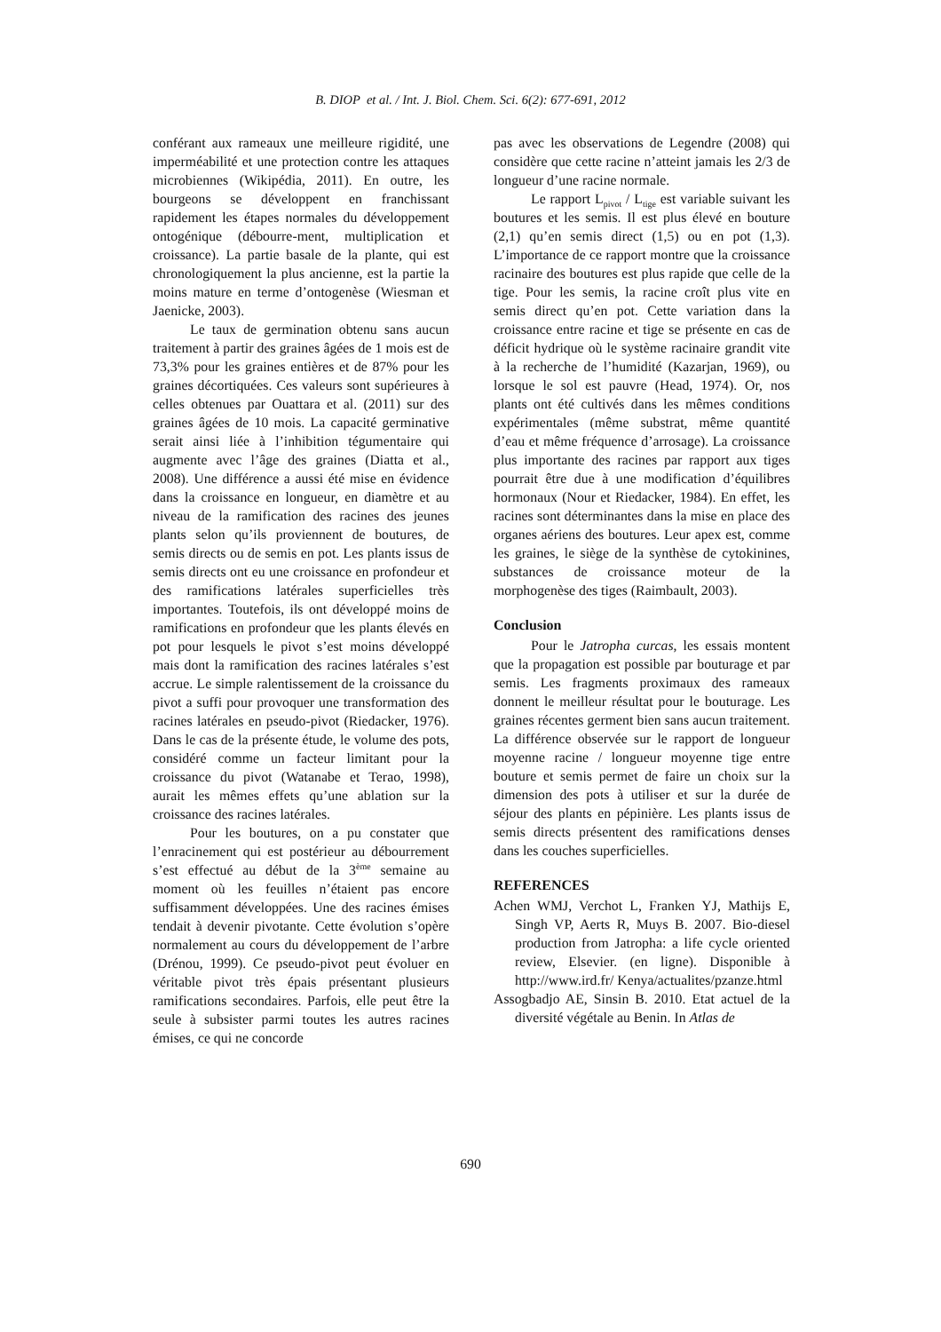B. DIOP et al. / Int. J. Biol. Chem. Sci. 6(2): 677-691, 2012
conférant aux rameaux une meilleure rigidité, une imperméabilité et une protection contre les attaques microbiennes (Wikipédia, 2011). En outre, les bourgeons se développent en franchissant rapidement les étapes normales du développement ontogénique (débourre-ment, multiplication et croissance). La partie basale de la plante, qui est chronologiquement la plus ancienne, est la partie la moins mature en terme d’ontogenèse (Wiesman et Jaenicke, 2003).
Le taux de germination obtenu sans aucun traitement à partir des graines âgées de 1 mois est de 73,3% pour les graines entières et de 87% pour les graines décortiquées. Ces valeurs sont supérieures à celles obtenues par Ouattara et al. (2011) sur des graines âgées de 10 mois. La capacité germinative serait ainsi liée à l’inhibition tégumentaire qui augmente avec l’âge des graines (Diatta et al., 2008). Une différence a aussi été mise en évidence dans la croissance en longueur, en diamètre et au niveau de la ramification des racines des jeunes plants selon qu’ils proviennent de boutures, de semis directs ou de semis en pot. Les plants issus de semis directs ont eu une croissance en profondeur et des ramifications latérales superficielles très importantes. Toutefois, ils ont développé moins de ramifications en profondeur que les plants élevés en pot pour lesquels le pivot s’est moins développé mais dont la ramification des racines latérales s’est accrue. Le simple ralentissement de la croissance du pivot a suffi pour provoquer une transformation des racines latérales en pseudo-pivot (Riedacker, 1976). Dans le cas de la présente étude, le volume des pots, considéré comme un facteur limitant pour la croissance du pivot (Watanabe et Terao, 1998), aurait les mêmes effets qu’une ablation sur la croissance des racines latérales.
Pour les boutures, on a pu constater que l’enracinement qui est postérieur au débourrement s’est effectué au début de la 3<sup>ème</sup> semaine au moment où les feuilles n’étaient pas encore suffisamment développées. Une des racines émises tendait à devenir pivotante. Cette évolution s’opère normalement au cours du développement de l’arbre (Drénou, 1999). Ce pseudo-pivot peut évoluer en véritable pivot très épais présentant plusieurs ramifications secondaires. Parfois, elle peut être la seule à subsister parmi toutes les autres racines émises, ce qui ne concorde
pas avec les observations de Legendre (2008) qui considère que cette racine n’atteint jamais les 2/3 de longueur d’une racine normale.
Le rapport L<sub>pivot</sub> / L<sub>tige</sub> est variable suivant les boutures et les semis. Il est plus élevé en bouture (2,1) qu’en semis direct (1,5) ou en pot (1,3). L’importance de ce rapport montre que la croissance racinaire des boutures est plus rapide que celle de la tige. Pour les semis, la racine croît plus vite en semis direct qu’en pot. Cette variation dans la croissance entre racine et tige se présente en cas de déficit hydrique où le système racinaire grandit vite à la recherche de l’humidité (Kazarjan, 1969), ou lorsque le sol est pauvre (Head, 1974). Or, nos plants ont été cultivés dans les mêmes conditions expérimentales (même substrat, même quantité d’eau et même fréquence d’arrosage). La croissance plus importante des racines par rapport aux tiges pourrait être due à une modification d’équilibres hormonaux (Nour et Riedacker, 1984). En effet, les racines sont déterminantes dans la mise en place des organes aériens des boutures. Leur apex est, comme les graines, le siège de la synthèse de cytokinines, substances de croissance moteur de la morphogenèse des tiges (Raimbault, 2003).
Conclusion
Pour le Jatropha curcas, les essais montent que la propagation est possible par bouturage et par semis. Les fragments proximaux des rameaux donnent le meilleur résultat pour le bouturage. Les graines récentes germent bien sans aucun traitement. La différence observée sur le rapport de longueur moyenne racine / longueur moyenne tige entre bouture et semis permet de faire un choix sur la dimension des pots à utiliser et sur la durée de séjour des plants en pépinière. Les plants issus de semis directs présentent des ramifications denses dans les couches superficielles.
REFERENCES
Achen WMJ, Verchot L, Franken YJ, Mathijs E, Singh VP, Aerts R, Muys B. 2007. Bio-diesel production from Jatropha: a life cycle oriented review, Elsevier. (en ligne). Disponible à http://www.ird.fr/ Kenya/actualites/pzanze.html
Assogbadjo AE, Sinsin B. 2010. Etat actuel de la diversité végétale au Benin. In Atlas de
690